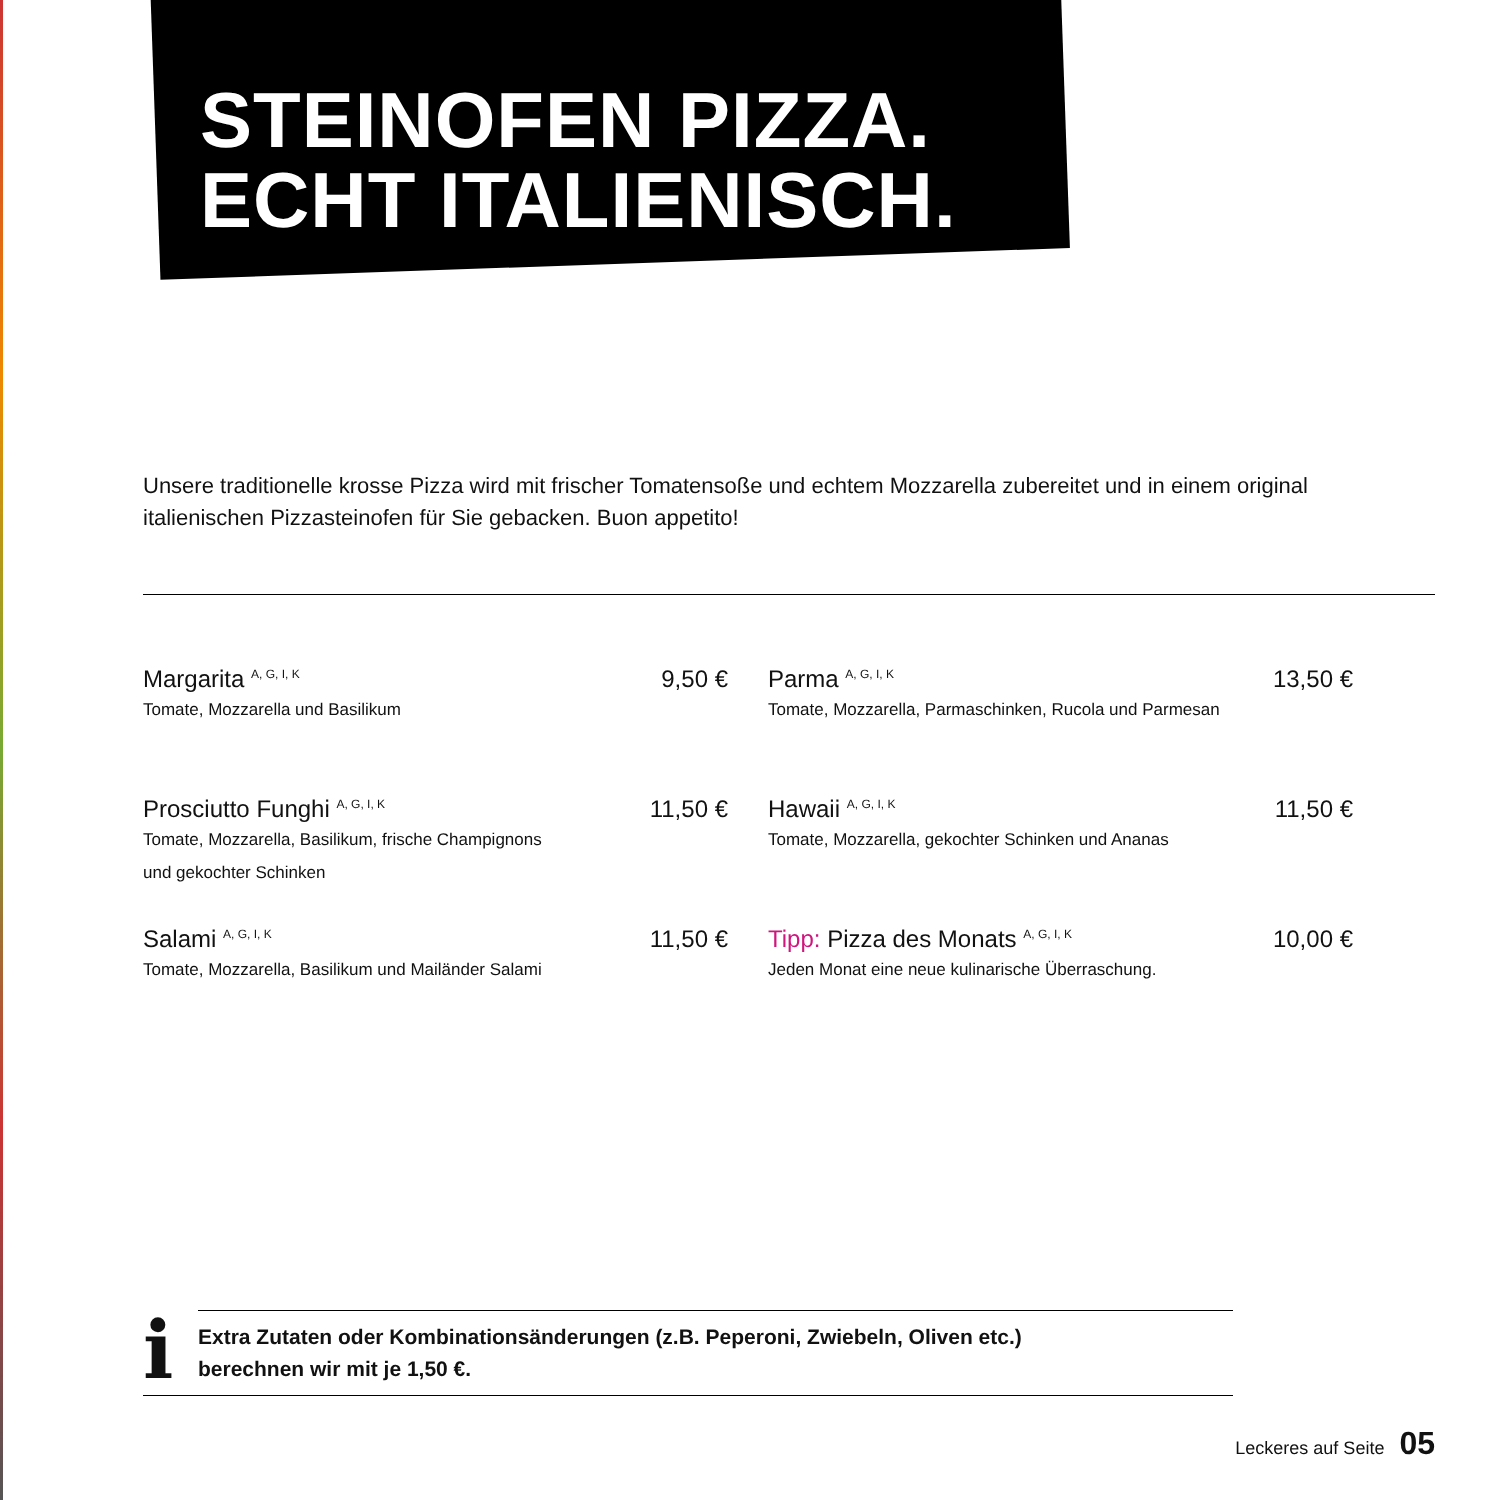STEINOFEN PIZZA.
ECHT ITALIENISCH.
Unsere traditionelle krosse Pizza wird mit frischer Tomatensoße und echtem Mozzarella zubereitet und in einem original italienischen Pizzasteinofen für Sie gebacken. Buon appetito!
Margarita <sup>A, G, I, K</sup> 9,50 €
Tomate, Mozzarella und Basilikum
Parma <sup>A, G, I, K</sup> 13,50 €
Tomate, Mozzarella, Parmaschinken, Rucola und Parmesan
Prosciutto Funghi <sup>A, G, I, K</sup> 11,50 €
Tomate, Mozzarella, Basilikum, frische Champignons
und gekochter Schinken
Hawaii <sup>A, G, I, K</sup> 11,50 €
Tomate, Mozzarella, gekochter Schinken und Ananas
Salami <sup>A, G, I, K</sup> 11,50 €
Tomate, Mozzarella, Basilikum und Mailänder Salami
Tipp: Pizza des Monats <sup>A, G, I, K</sup> 10,00 €
Jeden Monat eine neue kulinarische Überraschung.
i
Extra Zutaten oder Kombinationsänderungen (z.B. Peperoni, Zwiebeln, Oliven etc.)
berechnen wir mit je 1,50 €.
Leckeres auf Seite 05